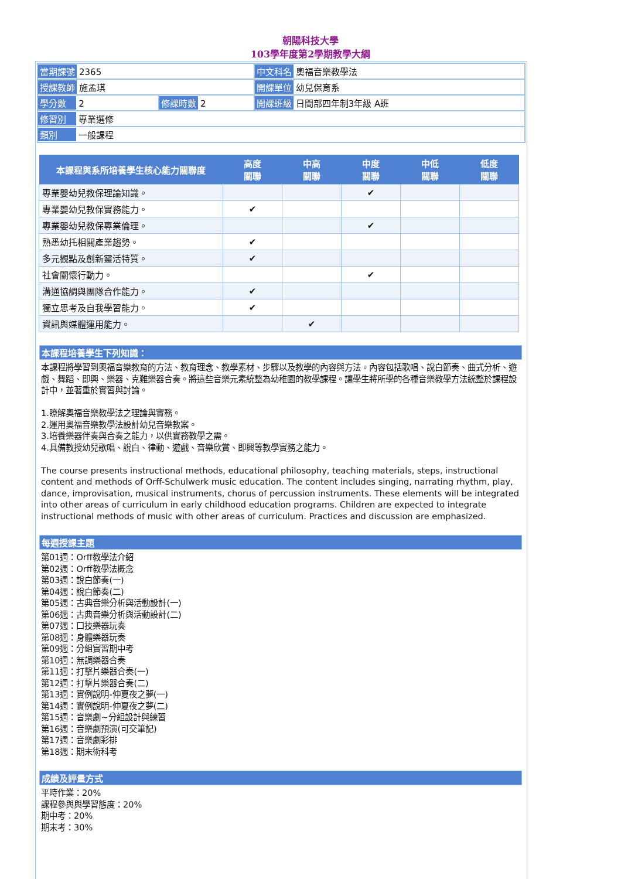朝陽科技大學
103學年度第2學期教學大綱
| 當期課號 2365 | | 中文科名 奧福音樂教學法 |
| 授課教師 施孟琪 | | 開課單位 幼兒保育系 |
| 學分數 2 | 修課時數 2 | 開課班級 日間部四年制3年級 A班 |
| 修習別 專業選修 | | |
| 類別 一般課程 | | |
| 本課程與系所培養學生核心能力關聯度 | 高度 關聯 | 中高 關聯 | 中度 關聯 | 中低 關聯 | 低度 關聯 |
| --- | --- | --- | --- | --- | --- |
| 專業嬰幼兒教保理論知識。 | | | ✔ | | |
| 專業嬰幼兒教保實務能力。 | ✔ | | | | |
| 專業嬰幼兒教保專業倫理。 | | | ✔ | | |
| 熟悉幼托相關產業趨勢。 | ✔ | | | | |
| 多元觀點及創新靈活特質。 | ✔ | | | | |
| 社會關懷行動力。 | | | ✔ | | |
| 溝通協調與團隊合作能力。 | ✔ | | | | |
| 獨立思考及自我學習能力。 | ✔ | | | | |
| 資訊與媒體運用能力。 | | ✔ | | | |
本課程培養學生下列知識：
本課程將學習到奧福音樂教育的方法、教育理念、教學素材、步驟以及教學的內容與方法。內容包括歌唱、說白節奏、曲式分析、遊戲、舞蹈、即興、樂器、克難樂器合奏。將這些音樂元素統整為幼稚園的教學課程。讓學生將所學的各種音樂教學方法統整於課程設計中，並著重於實習與討論。
1.瞭解奧福音樂教學法之理論與實務。
2.運用奧福音樂教學法設計幼兒音樂教案。
3.培養樂器伴奏與合奏之能力，以供實務教學之需。
4.具備教授幼兒歌唱、說白、律動、遊戲、音樂欣賞、即興等教學實務之能力。
The course presents instructional methods, educational philosophy, teaching materials, steps, instructional content and methods of Orff-Schulwerk music education. The content includes singing, narrating rhythm, play, dance, improvisation, musical instruments, chorus of percussion instruments. These elements will be integrated into other areas of curriculum in early childhood education programs. Children are expected to integrate instructional methods of music with other areas of curriculum. Practices and discussion are emphasized.
每週授課主題
第01週：Orff教學法介紹
第02週：Orff教學法概念
第03週：說白節奏(一)
第04週：說白節奏(二)
第05週：古典音樂分析與活動設計(一)
第06週：古典音樂分析與活動設計(二)
第07週：口技樂器玩奏
第08週：身體樂器玩奏
第09週：分組實習期中考
第10週：無調樂器合奏
第11週：打擊片樂器合奏(一)
第12週：打擊片樂器合奏(二)
第13週：實例說明-仲夏夜之夢(一)
第14週：實例說明-仲夏夜之夢(二)
第15週：音樂劇~分組設計與練習
第16週：音樂劇預演(可交筆記)
第17週：音樂劇彩排
第18週：期末術科考
成績及評量方式
平時作業：20%
課程參與與學習態度：20%
期中考：20%
期末考：30%